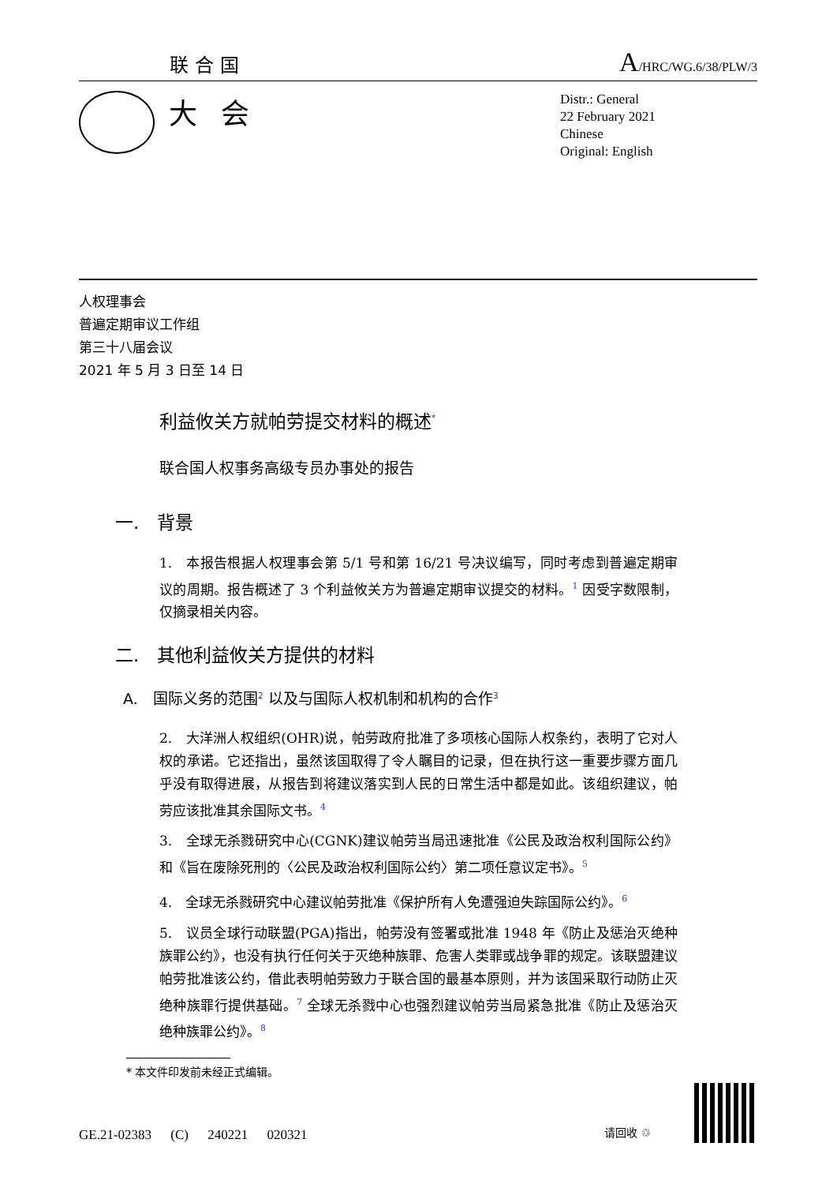联合国 A/HRC/WG.6/38/PLW/3
大会
Distr.: General
22 February 2021
Chinese
Original: English
人权理事会
普遍定期审议工作组
第三十八届会议
2021 年 5 月 3 日至 14 日
利益攸关方就帕劳提交材料的概述<sup>*</sup>
联合国人权事务高级专员办事处的报告
一.　背景
1.　本报告根据人权理事会第 5/1 号和第 16/21 号决议编写，同时考虑到普遍定期审议的周期。报告概述了 3 个利益攸关方为普遍定期审议提交的材料。<sup>1</sup> 因受字数限制，仅摘录相关内容。
二.　其他利益攸关方提供的材料
A.　国际义务的范围<sup>2</sup> 以及与国际人权机制和机构的合作<sup>3</sup>
2.　大洋洲人权组织(OHR)说，帕劳政府批准了多项核心国际人权条约，表明了它对人权的承诺。它还指出，虽然该国取得了令人瞩目的记录，但在执行这一重要步骤方面几乎没有取得进展，从报告到将建议落实到人民的日常生活中都是如此。该组织建议，帕劳应该批准其余国际文书。<sup>4</sup>
3.　全球无杀戮研究中心(CGNK)建议帕劳当局迅速批准《公民及政治权利国际公约》和《旨在废除死刑的〈公民及政治权利国际公约〉第二项任意议定书》。<sup>5</sup>
4.　全球无杀戮研究中心建议帕劳批准《保护所有人免遭强迫失踪国际公约》。<sup>6</sup>
5.　议员全球行动联盟(PGA)指出，帕劳没有签署或批准 1948 年《防止及惩治灭绝种族罪公约》，也没有执行任何关于灭绝种族罪、危害人类罪或战争罪的规定。该联盟建议帕劳批准该公约，借此表明帕劳致力于联合国的最基本原则，并为该国采取行动防止灭绝种族罪行提供基础。<sup>7</sup> 全球无杀戮中心也强烈建议帕劳当局紧急批准《防止及惩治灭绝种族罪公约》。<sup>8</sup>
* 本文件印发前未经正式编辑。
GE.21-02383 (C) 240221 020321 请回收 ♲